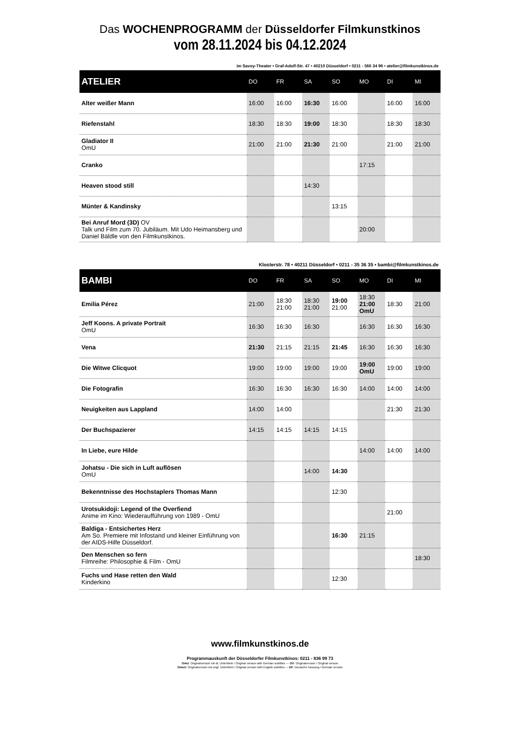Das WOCHENPROGRAMM der Düsseldorfer Filmkunstkinos
vom 28.11.2024 bis 04.12.2024
im Savoy-Theater • Graf-Adolf-Str. 47 • 40210 Düsseldorf • 0211 - 566 34 96 • atelier@filmkunstkinos.de
| ATELIER | DO | FR | SA | SO | MO | DI | MI |
| --- | --- | --- | --- | --- | --- | --- | --- |
| Alter weißer Mann | 16:00 | 16:00 | 16:30 | 16:00 | | 16:00 | 16:00 |
| Riefenstahl | 18:30 | 18:30 | 19:00 | 18:30 | | 18:30 | 18:30 |
| Gladiator II OmU | 21:00 | 21:00 | 21:30 | 21:00 | | 21:00 | 21:00 |
| Cranko | | | | | 17:15 | | |
| Heaven stood still | | | 14:30 | | | | |
| Münter & Kandinsky | | | | 13:15 | | | |
| Bei Anruf Mord (3D) OV Talk und Film zum 70. Jubiläum. Mit Udo Heimansberg und Daniel Bäldle von den Filmkunstkinos. | | | | | 20:00 | | |
Klosterstr. 78 • 40211 Düsseldorf • 0211 - 35 36 35 • bambi@filmkunstkinos.de
| BAMBI | DO | FR | SA | SO | MO | DI | MI |
| --- | --- | --- | --- | --- | --- | --- | --- |
| Emilia Pérez | 21:00 | 18:30 21:00 | 18:30 21:00 | 19:00 21:00 | 18:30 21:00 OmU | 18:30 | 21:00 |
| Jeff Koons. A private Portrait OmU | 16:30 | 16:30 | 16:30 | | 16:30 | 16:30 | 16:30 |
| Vena | 21:30 | 21:15 | 21:15 | 21:45 | 16:30 | 16:30 | 16:30 |
| Die Witwe Clicquot | 19:00 | 19:00 | 19:00 | 19:00 | 19:00 OmU | 19:00 | 19:00 |
| Die Fotografin | 16:30 | 16:30 | 16:30 | 16:30 | 14:00 | 14:00 | 14:00 |
| Neuigkeiten aus Lappland | 14:00 | 14:00 | | | | 21:30 | 21:30 |
| Der Buchspazierer | 14:15 | 14:15 | 14:15 | 14:15 | | | |
| In Liebe, eure Hilde | | | | | 14:00 | 14:00 | 14:00 |
| Johatsu - Die sich in Luft auflösen OmU | | | 14:00 | 14:30 | | | |
| Bekenntnisse des Hochstaplers Thomas Mann | | | | 12:30 | | | |
| Urotsukidoji: Legend of the Overfiend Anime im Kino: Wiederaufführung von 1989 - OmU | | | | | | 21:00 | |
| Baldiga - Entsichertes Herz Am So. Premiere mit Infostand und kleiner Einführung von der AIDS-Hilfe Düsseldorf. | | | | 16:30 | 21:15 | | |
| Den Menschen so fern Filmreihe: Philosophie & Film - OmU | | | | | | | 18:30 |
| Fuchs und Hase retten den Wald Kinderkino | | | | 12:30 | | | |
www.filmkunstkinos.de
Programmauskunft der Düsseldorfer Filmkunstkinos: 0211 - 836 99 73
OmU: Originalversion mit dt. Untertiteln / Original version with German subtitles --- OV: Originalversion / Original version
OmeU: Originalversion mit engl. Untertiteln / Original version with English subtitles --- DF: Deutsche Fassung / German version